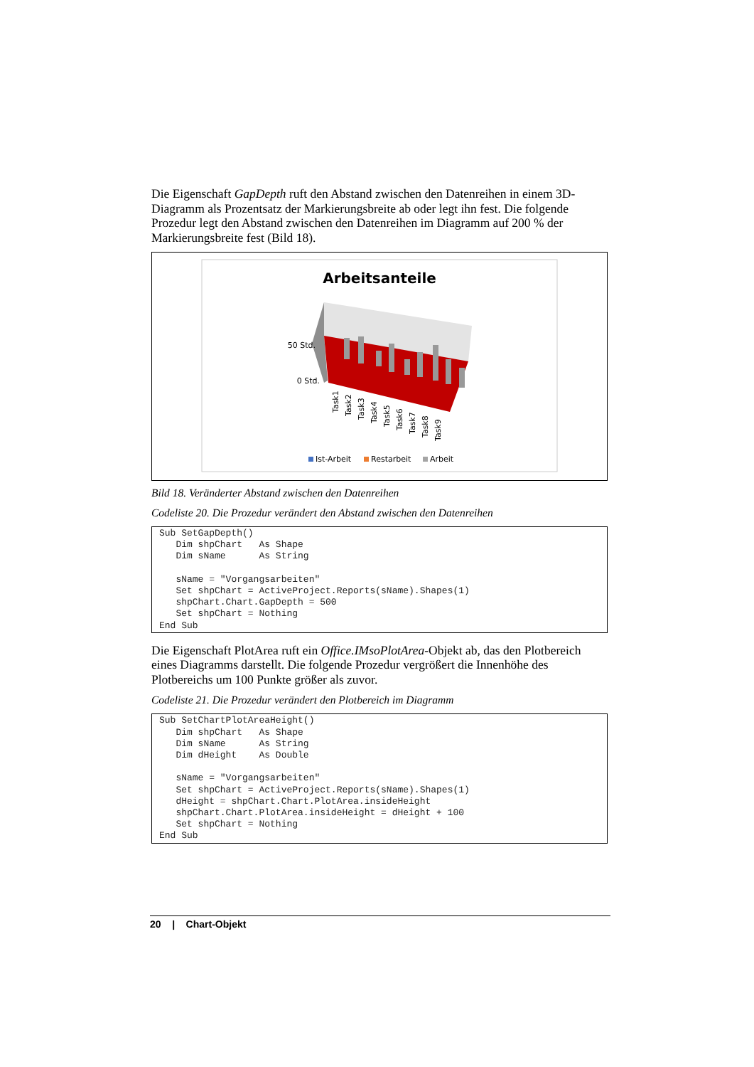Die Eigenschaft GapDepth ruft den Abstand zwischen den Datenreihen in einem 3D-Diagramm als Prozentsatz der Markierungsbreite ab oder legt ihn fest. Die folgende Prozedur legt den Abstand zwischen den Datenreihen im Diagramm auf 200 % der Markierungsbreite fest (Bild 18).
Arbeitsanteile
50 Std.
0 Std.
Task1
Task2
Task3
Task4
Task5
Task6
Task7
Task8
Task9
Ist-Arbeit
Restarbeit
Arbeit
Bild 18. Veränderter Abstand zwischen den Datenreihen
Codeliste 20. Die Prozedur verändert den Abstand zwischen den Datenreihen
Sub SetGapDepth() Dim shpChart As Shape Dim sName As String sName = "Vorgangsarbeiten" Set shpChart = ActiveProject.Reports(sName).Shapes(1) shpChart.Chart.GapDepth = 500 Set shpChart = Nothing End Sub
Die Eigenschaft PlotArea ruft ein Office.IMsoPlotArea-Objekt ab, das den Plotbereich eines Diagramms darstellt. Die folgende Prozedur vergrößert die Innenhöhe des Plotbereichs um 100 Punkte größer als zuvor.
Codeliste 21. Die Prozedur verändert den Plotbereich im Diagramm
Sub SetChartPlotAreaHeight() Dim shpChart As Shape Dim sName As String Dim dHeight As Double sName = "Vorgangsarbeiten" Set shpChart = ActiveProject.Reports(sName).Shapes(1) dHeight = shpChart.Chart.PlotArea.insideHeight shpChart.Chart.PlotArea.insideHeight = dHeight + 100 Set shpChart = Nothing End Sub
20 | Chart-Objekt